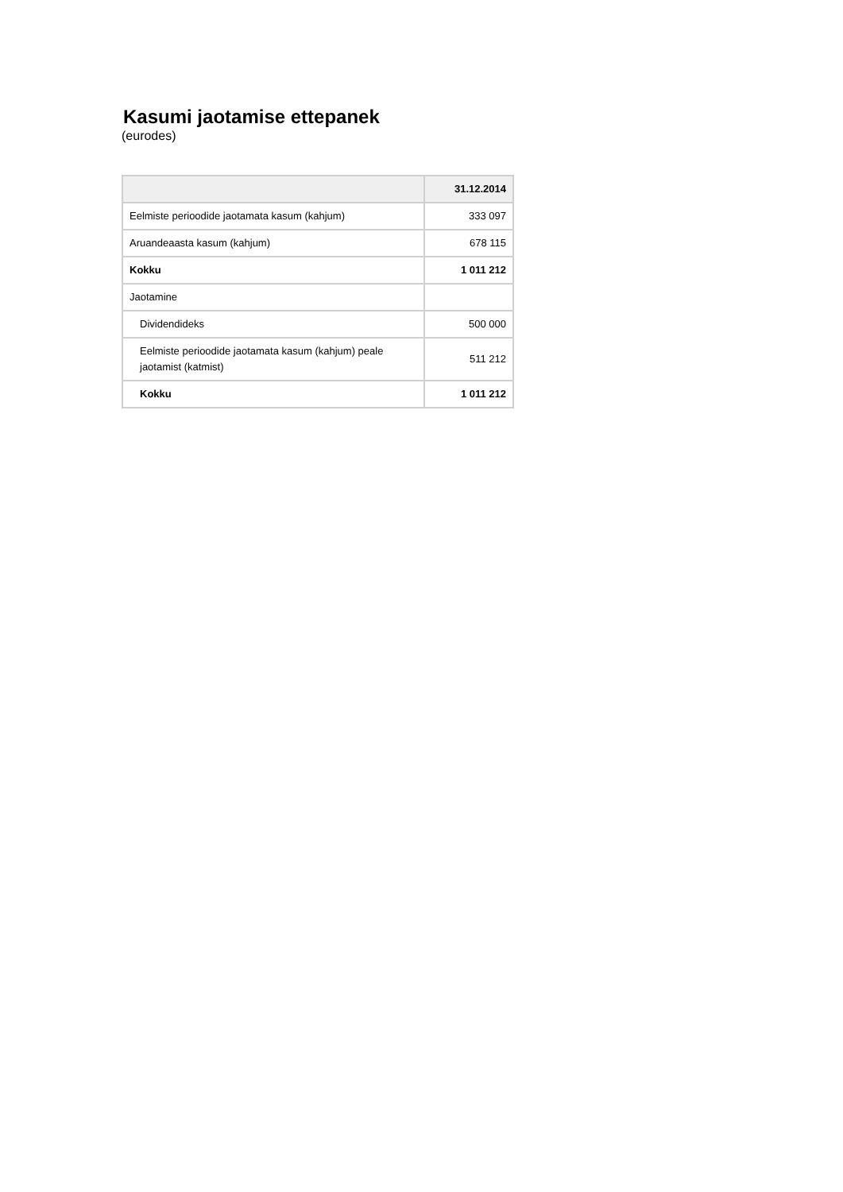Kasumi jaotamise ettepanek
(eurodes)
| | 31.12.2014 |
| --- | --- |
| Eelmiste perioodide jaotamata kasum (kahjum) | 333 097 |
| Aruandeaasta kasum (kahjum) | 678 115 |
| Kokku | 1 011 212 |
| Jaotamine | |
| Dividendideks | 500 000 |
| Eelmiste perioodide jaotamata kasum (kahjum) peale jaotamist (katmist) | 511 212 |
| Kokku | 1 011 212 |